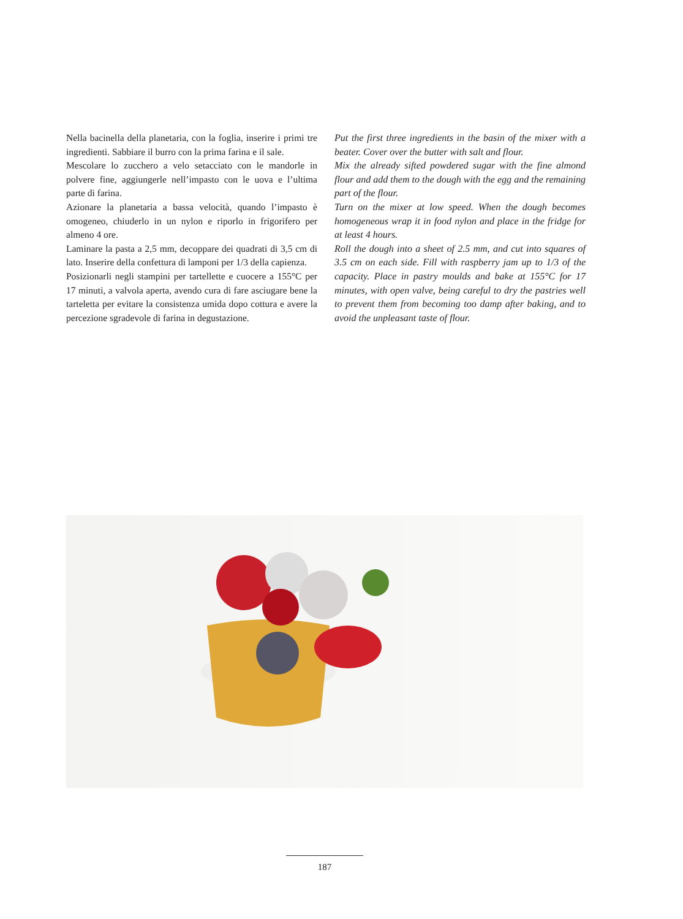Nella bacinella della planetaria, con la foglia, inserire i primi tre ingredienti. Sabbiare il burro con la prima farina e il sale.
Mescolare lo zucchero a velo setacciato con le mandorle in polvere fine, aggiungerle nell’impasto con le uova e l’ultima parte di farina.
Azionare la planetaria a bassa velocità, quando l’impasto è omogeneo, chiuderlo in un nylon e riporlo in frigorifero per almeno 4 ore.
Laminare la pasta a 2,5 mm, decoppare dei quadrati di 3,5 cm di lato. Inserire della confettura di lamponi per 1/3 della capienza.
Posizionarli negli stampini per tartellette e cuocere a 155°C per 17 minuti, a valvola aperta, avendo cura di fare asciugare bene la tarteletta per evitare la consistenza umida dopo cottura e avere la percezione sgradevole di farina in degustazione.
Put the first three ingredients in the basin of the mixer with a beater. Cover over the butter with salt and flour.
Mix the already sifted powdered sugar with the fine almond flour and add them to the dough with the egg and the remaining part of the flour.
Turn on the mixer at low speed. When the dough becomes homogeneous wrap it in food nylon and place in the fridge for at least 4 hours.
Roll the dough into a sheet of 2.5 mm, and cut into squares of 3.5 cm on each side. Fill with raspberry jam up to 1/3 of the capacity. Place in pastry moulds and bake at 155°C for 17 minutes, with open valve, being careful to dry the pastries well to prevent them from becoming too damp after baking, and to avoid the unpleasant taste of flour.
187